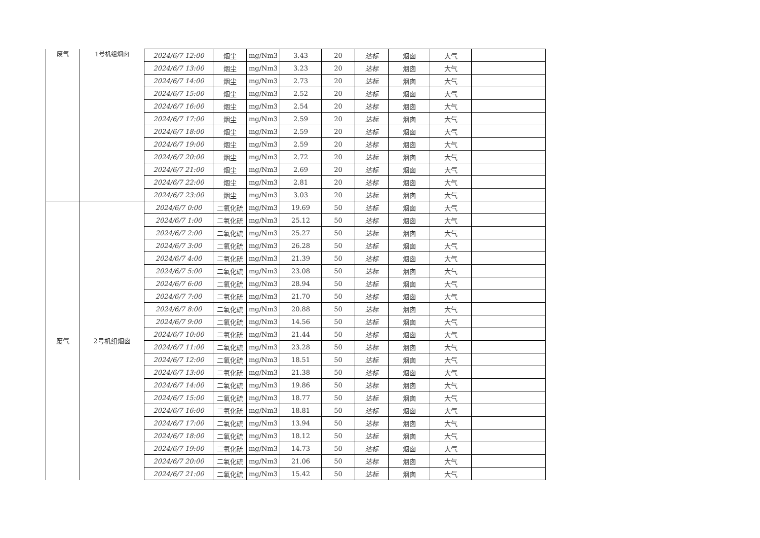| 废气 | 1号机组烟囱 | 2024/6/7 12:00 | 烟尘 | mg/Nm3 | 3.43 | 20 | 达标 | 烟囱 | 大气 | |
| | | 2024/6/7 13:00 | 烟尘 | mg/Nm3 | 3.23 | 20 | 达标 | 烟囱 | 大气 | |
| | | 2024/6/7 14:00 | 烟尘 | mg/Nm3 | 2.73 | 20 | 达标 | 烟囱 | 大气 | |
| | | 2024/6/7 15:00 | 烟尘 | mg/Nm3 | 2.52 | 20 | 达标 | 烟囱 | 大气 | |
| | | 2024/6/7 16:00 | 烟尘 | mg/Nm3 | 2.54 | 20 | 达标 | 烟囱 | 大气 | |
| | | 2024/6/7 17:00 | 烟尘 | mg/Nm3 | 2.59 | 20 | 达标 | 烟囱 | 大气 | |
| | | 2024/6/7 18:00 | 烟尘 | mg/Nm3 | 2.59 | 20 | 达标 | 烟囱 | 大气 | |
| | | 2024/6/7 19:00 | 烟尘 | mg/Nm3 | 2.59 | 20 | 达标 | 烟囱 | 大气 | |
| | | 2024/6/7 20:00 | 烟尘 | mg/Nm3 | 2.72 | 20 | 达标 | 烟囱 | 大气 | |
| | | 2024/6/7 21:00 | 烟尘 | mg/Nm3 | 2.69 | 20 | 达标 | 烟囱 | 大气 | |
| | | 2024/6/7 22:00 | 烟尘 | mg/Nm3 | 2.81 | 20 | 达标 | 烟囱 | 大气 | |
| | | 2024/6/7 23:00 | 烟尘 | mg/Nm3 | 3.03 | 20 | 达标 | 烟囱 | 大气 | |
| 废气 | 2号机组烟囱 | 2024/6/7 0:00 | 二氧化硫 | mg/Nm3 | 19.69 | 50 | 达标 | 烟囱 | 大气 | |
| | | 2024/6/7 1:00 | 二氧化硫 | mg/Nm3 | 25.12 | 50 | 达标 | 烟囱 | 大气 | |
| | | 2024/6/7 2:00 | 二氧化硫 | mg/Nm3 | 25.27 | 50 | 达标 | 烟囱 | 大气 | |
| | | 2024/6/7 3:00 | 二氧化硫 | mg/Nm3 | 26.28 | 50 | 达标 | 烟囱 | 大气 | |
| | | 2024/6/7 4:00 | 二氧化硫 | mg/Nm3 | 21.39 | 50 | 达标 | 烟囱 | 大气 | |
| | | 2024/6/7 5:00 | 二氧化硫 | mg/Nm3 | 23.08 | 50 | 达标 | 烟囱 | 大气 | |
| | | 2024/6/7 6:00 | 二氧化硫 | mg/Nm3 | 28.94 | 50 | 达标 | 烟囱 | 大气 | |
| | | 2024/6/7 7:00 | 二氧化硫 | mg/Nm3 | 21.70 | 50 | 达标 | 烟囱 | 大气 | |
| | | 2024/6/7 8:00 | 二氧化硫 | mg/Nm3 | 20.88 | 50 | 达标 | 烟囱 | 大气 | |
| | | 2024/6/7 9:00 | 二氧化硫 | mg/Nm3 | 14.56 | 50 | 达标 | 烟囱 | 大气 | |
| | | 2024/6/7 10:00 | 二氧化硫 | mg/Nm3 | 21.44 | 50 | 达标 | 烟囱 | 大气 | |
| | | 2024/6/7 11:00 | 二氧化硫 | mg/Nm3 | 23.28 | 50 | 达标 | 烟囱 | 大气 | |
| | | 2024/6/7 12:00 | 二氧化硫 | mg/Nm3 | 18.51 | 50 | 达标 | 烟囱 | 大气 | |
| | | 2024/6/7 13:00 | 二氧化硫 | mg/Nm3 | 21.38 | 50 | 达标 | 烟囱 | 大气 | |
| | | 2024/6/7 14:00 | 二氧化硫 | mg/Nm3 | 19.86 | 50 | 达标 | 烟囱 | 大气 | |
| | | 2024/6/7 15:00 | 二氧化硫 | mg/Nm3 | 18.77 | 50 | 达标 | 烟囱 | 大气 | |
| | | 2024/6/7 16:00 | 二氧化硫 | mg/Nm3 | 18.81 | 50 | 达标 | 烟囱 | 大气 | |
| | | 2024/6/7 17:00 | 二氧化硫 | mg/Nm3 | 13.94 | 50 | 达标 | 烟囱 | 大气 | |
| | | 2024/6/7 18:00 | 二氧化硫 | mg/Nm3 | 18.12 | 50 | 达标 | 烟囱 | 大气 | |
| | | 2024/6/7 19:00 | 二氧化硫 | mg/Nm3 | 14.73 | 50 | 达标 | 烟囱 | 大气 | |
| | | 2024/6/7 20:00 | 二氧化硫 | mg/Nm3 | 21.06 | 50 | 达标 | 烟囱 | 大气 | |
| | | 2024/6/7 21:00 | 二氧化硫 | mg/Nm3 | 15.42 | 50 | 达标 | 烟囱 | 大气 | |